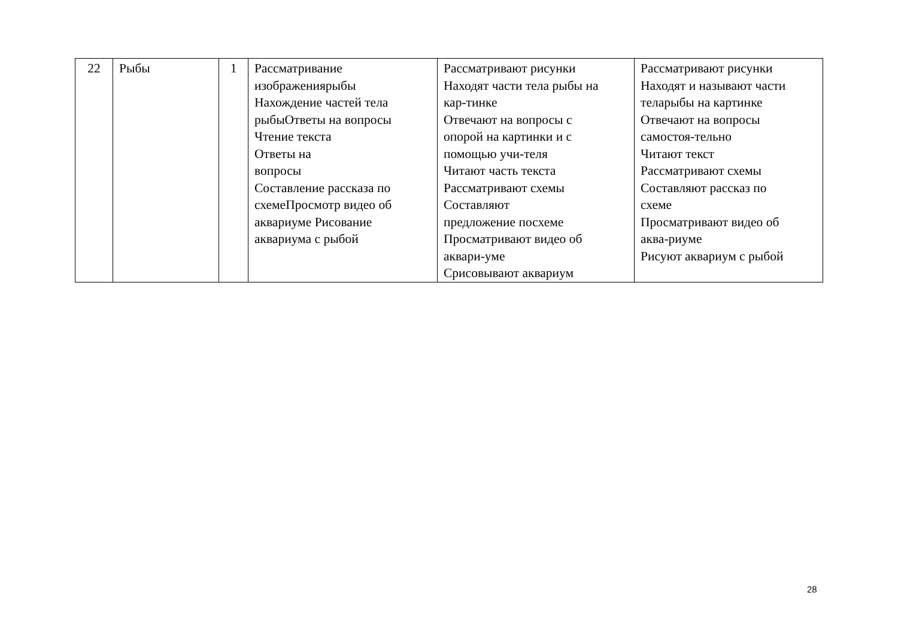| 22 | Рыбы | 1 | Рассматривание изображениярыбы Нахождение частей тела рыбыОтветы на вопросы Чтение текста Ответы на вопросы Составление рассказа по схемеПросмотр видео об аквариуме Рисование аквариума с рыбой | Рассматривают рисунки Находят части тела рыбы на кар-тинке Отвечают на вопросы с опорой на картинки и с помощью учи-теля Читают часть текста Рассматривают схемы Составляют предложение посхеме Просматривают видео об аквари-уме Срисовывают аквариум | Рассматривают рисунки Находят и называют части теларыбы на картинке Отвечают на вопросы самостоя-тельно Читают текст Рассматривают схемы Составляют рассказ по схеме Просматривают видео об аква-риуме Рисуют аквариум с рыбой |
28